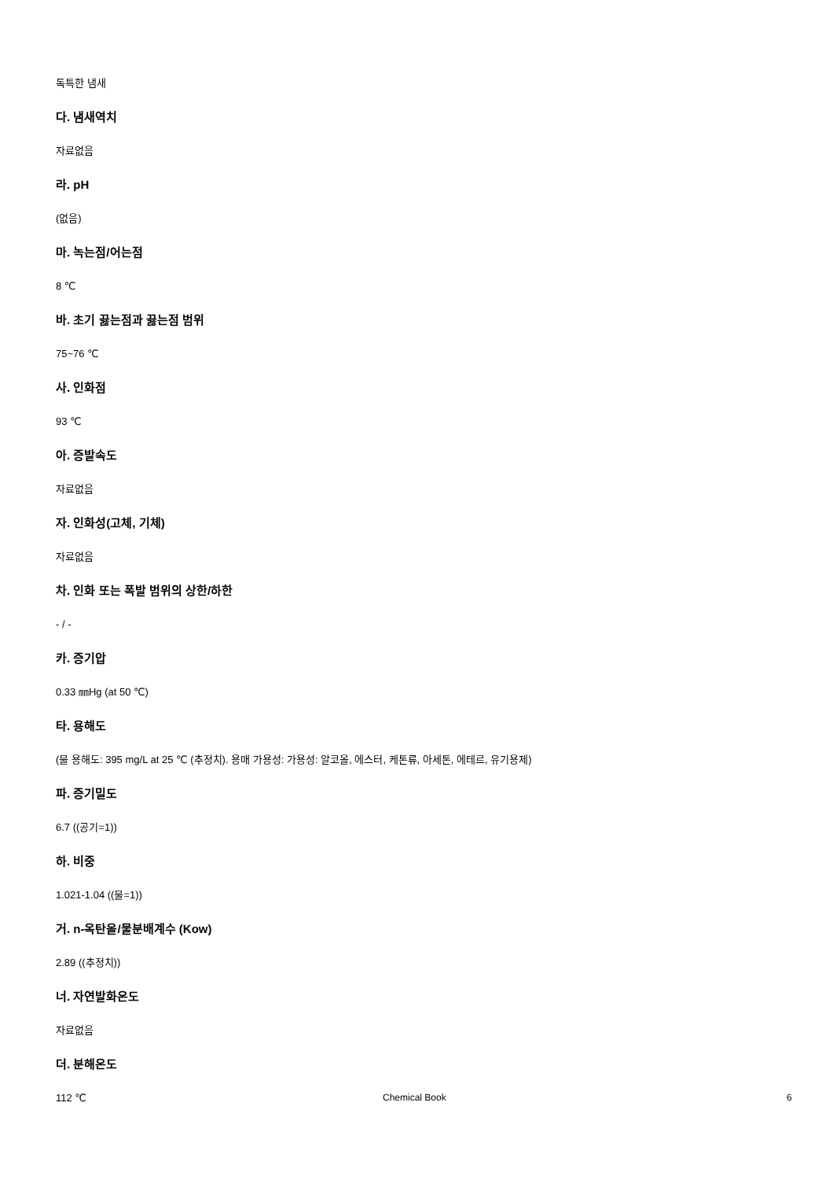독특한 냄새
다. 냄새역치
자료없음
라. pH
(없음)
마. 녹는점/어는점
8 ℃
바. 초기 끓는점과 끓는점 범위
75~76 ℃
사. 인화점
93 ℃
아. 증발속도
자료없음
자. 인화성(고체, 기체)
자료없음
차. 인화 또는 폭발 범위의 상한/하한
- / -
카. 증기압
0.33 ㎜Hg (at 50 ℃)
타. 용해도
(물 용해도: 395 mg/L at 25 ℃ (추정치). 용매 가용성: 가용성: 알코올, 에스터, 케톤류, 아세톤, 에테르, 유기용제)
파. 증기밀도
6.7 ((공기=1))
하. 비중
1.021-1.04 ((물=1))
거. n-옥탄올/물분배계수 (Kow)
2.89 ((추정치))
너. 자연발화온도
자료없음
더. 분해온도
112 ℃
Chemical Book 6